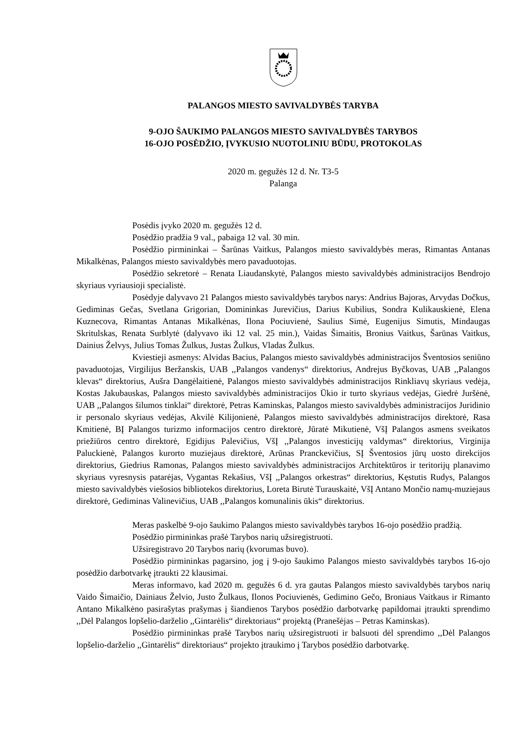PALANGOS MIESTO SAVIVALDYBĖS TARYBA
9-OJO ŠAUKIMO PALANGOS MIESTO SAVIVALDYBĖS TARYBOS
16-OJO POSĖDŽIO, ĮVYKUSIO NUOTOLINIU BŪDU, PROTOKOLAS
2020 m. gegužės 12 d. Nr. T3-5
Palanga
Posėdis įvyko 2020 m. gegužės 12 d.
Posėdžio pradžia 9 val., pabaiga 12 val. 30 min.
Posėdžio pirmininkai – Šarūnas Vaitkus, Palangos miesto savivaldybės meras, Rimantas Antanas Mikalkėnas, Palangos miesto savivaldybės mero pavaduotojas.
Posėdžio sekretorė – Renata Liaudanskytė, Palangos miesto savivaldybės administracijos Bendrojo skyriaus vyriausioji specialistė.
Posėdyje dalyvavo 21 Palangos miesto savivaldybės tarybos narys: Andrius Bajoras, Arvydas Dočkus, Gediminas Gečas, Svetlana Grigorian, Domininkas Jurevičius, Darius Kubilius, Sondra Kulikauskienė, Elena Kuznecova, Rimantas Antanas Mikalkėnas, Ilona Pociuvienė, Saulius Simė, Eugenijus Simutis, Mindaugas Skritulskas, Renata Surblytė (dalyvavo iki 12 val. 25 min.), Vaidas Šimaitis, Bronius Vaitkus, Šarūnas Vaitkus, Dainius Želvys, Julius Tomas Žulkus, Justas Žulkus, Vladas Žulkus.
Kviestieji asmenys: Alvidas Bacius, Palangos miesto savivaldybės administracijos Šventosios seniūno pavaduotojas, Virgilijus Beržanskis, UAB ,,Palangos vandenys“ direktorius, Andrejus Byčkovas, UAB ,,Palangos klevas“ direktorius, Aušra Dangėlaitienė, Palangos miesto savivaldybės administracijos Rinkliavų skyriaus vedėja, Kostas Jakubauskas, Palangos miesto savivaldybės administracijos Ūkio ir turto skyriaus vedėjas, Giedrė Juršėnė, UAB ,,Palangos šilumos tinklai“ direktorė, Petras Kaminskas, Palangos miesto savivaldybės administracijos Juridinio ir personalo skyriaus vedėjas, Akvilė Kilijonienė, Palangos miesto savivaldybės administracijos direktorė, Rasa Kmitienė, BĮ Palangos turizmo informacijos centro direktorė, Jūratė Mikutienė, VšĮ Palangos asmens sveikatos priežiūros centro direktorė, Egidijus Palevičius, VšĮ ,,Palangos investicijų valdymas“ direktorius, Virginija Paluckienė, Palangos kurorto muziejaus direktorė, Arūnas Pranckevičius, SĮ Šventosios jūrų uosto direkcijos direktorius, Giedrius Ramonas, Palangos miesto savivaldybės administracijos Architektūros ir teritorijų planavimo skyriaus vyresnysis patarėjas, Vygantas Rekašius, VšĮ ,,Palangos orkestras“ direktorius, Kęstutis Rudys, Palangos miesto savivaldybės viešosios bibliotekos direktorius, Loreta Birutė Turauskaitė, VšĮ Antano Mončio namų-muziejaus direktorė, Gediminas Valinevičius, UAB ,,Palangos komunalinis ūkis“ direktorius.
Meras paskelbė 9-ojo šaukimo Palangos miesto savivaldybės tarybos 16-ojo posėdžio pradžią.
Posėdžio pirmininkas prašė Tarybos narių užsiregistruoti.
Užsiregistravo 20 Tarybos narių (kvorumas buvo).
Posėdžio pirmininkas pagarsino, jog į 9-ojo šaukimo Palangos miesto savivaldybės tarybos 16-ojo posėdžio darbotvarkę įtraukti 22 klausimai.
Meras informavo, kad 2020 m. gegužės 6 d. yra gautas Palangos miesto savivaldybės tarybos narių Vaido Šimaičio, Dainiaus Želvio, Justo Žulkaus, Ilonos Pociuvienės, Gedimino Gečo, Broniaus Vaitkaus ir Rimanto Antano Mikalkėno pasirašytas prašymas į šiandienos Tarybos posėdžio darbotvarkę papildomai įtraukti sprendimo ,,Dėl Palangos lopšelio-darželio ,,Gintarėlis“ direktoriaus“ projektą (Pranešėjas – Petras Kaminskas).
Posėdžio pirmininkas prašė Tarybos narių užsiregistruoti ir balsuoti dėl sprendimo ,,Dėl Palangos lopšelio-darželio ,,Gintarėlis“ direktoriaus“ projekto įtraukimo į Tarybos posėdžio darbotvarkę.